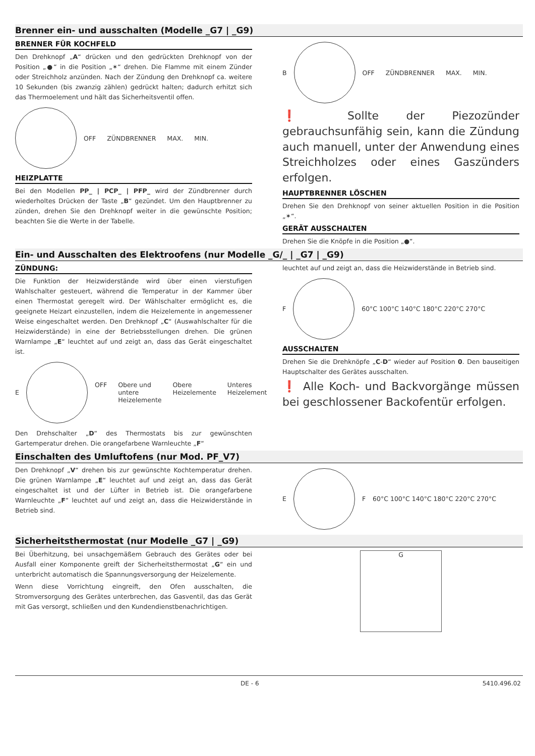Brenner ein- und ausschalten (Modelle _G7 | _G9)
BRENNER FÜR KOCHFELD
Den Drehknopf „A“ drücken und den gedrückten Drehknopf von der Position „●“ in die Position „✶“ drehen. Die Flamme mit einem Zünder oder Streichholz anzünden. Nach der Zündung den Drehknopf ca. weitere 10 Sekunden (bis zwanzig zählen) gedrückt halten; dadurch erhitzt sich das Thermoelement und hält das Sicherheitsventil offen.
OFF ZÜNDBRENNER MAX. MIN.
HEIZPLATTE
Bei den Modellen PP_ | PCP_ | PFP_ wird der Zündbrenner durch wiederholtes Drücken der Taste „B“ gezündet. Um den Hauptbrenner zu zünden, drehen Sie den Drehknopf weiter in die gewünschte Position; beachten Sie die Werte in der Tabelle.
B OFF ZÜNDBRENNER MAX. MIN.
❗ Sollte der Piezozünder gebrauchsunfähig sein, kann die Zündung auch manuell, unter der Anwendung eines Streichholzes oder eines Gaszünders erfolgen.
HAUPTBRENNER LÖSCHEN
Drehen Sie den Drehknopf von seiner aktuellen Position in die Position „✶“.
GERÄT AUSSCHALTEN
Drehen Sie die Knöpfe in die Position „●“.
Ein- und Ausschalten des Elektroofens (nur Modelle _G/_ | _G7 | _G9)
ZÜNDUNG:
Die Funktion der Heizwiderstände wird über einen vierstufigen Wahlschalter gesteuert, während die Temperatur in der Kammer über einen Thermostat geregelt wird. Der Wählschalter ermöglicht es, die geeignete Heizart einzustellen, indem die Heizelemente in angemessener Weise eingeschaltet werden. Den Drehknopf „C“ (Auswahlschalter für die Heizwiderstände) in eine der Betriebsstellungen drehen. Die grünen Warnlampe „E“ leuchtet auf und zeigt an, dass das Gerät eingeschaltet ist.
E
OFF Obere und untere Heizelemente Obere Heizelemente Unteres Heizelement
Den Drehschalter „D“ des Thermostats bis zur gewünschten Gartemperatur drehen. Die orangefarbene Warnleuchte „F“
leuchtet auf und zeigt an, dass die Heizwiderstände in Betrieb sind.
F
60°C 100°C 140°C 180°C 220°C 270°C
AUSSCHALTEN
Drehen Sie die Drehknöpfe „C-D“ wieder auf Position 0. Den bauseitigen Hauptschalter des Gerätes ausschalten.
❗ Alle Koch- und Backvorgänge müssen bei geschlossener Backofentür erfolgen.
Einschalten des Umluftofens (nur Mod. PF_V7)
Den Drehknopf „V“ drehen bis zur gewünschte Kochtemperatur drehen. Die grünen Warnlampe „E“ leuchtet auf und zeigt an, dass das Gerät eingeschaltet ist und der Lüfter in Betrieb ist. Die orangefarbene Warnleuchte „F“ leuchtet auf und zeigt an, dass die Heizwiderstände in Betrieb sind.
E F 60°C 100°C 140°C 180°C 220°C 270°C
Sicherheitsthermostat (nur Modelle _G7 | _G9)
Bei Überhitzung, bei unsachgemäßem Gebrauch des Gerätes oder bei Ausfall einer Komponente greift der Sicherheitsthermostat „G“ ein und unterbricht automatisch die Spannungsversorgung der Heizelemente.
Wenn diese Vorrichtung eingreift, den Ofen ausschalten, die Stromversorgung des Gerätes unterbrechen, das Gasventil, das das Gerät mit Gas versorgt, schließen und den Kundendienstbenachrichtigen.
G
DE - 6 5410.496.02